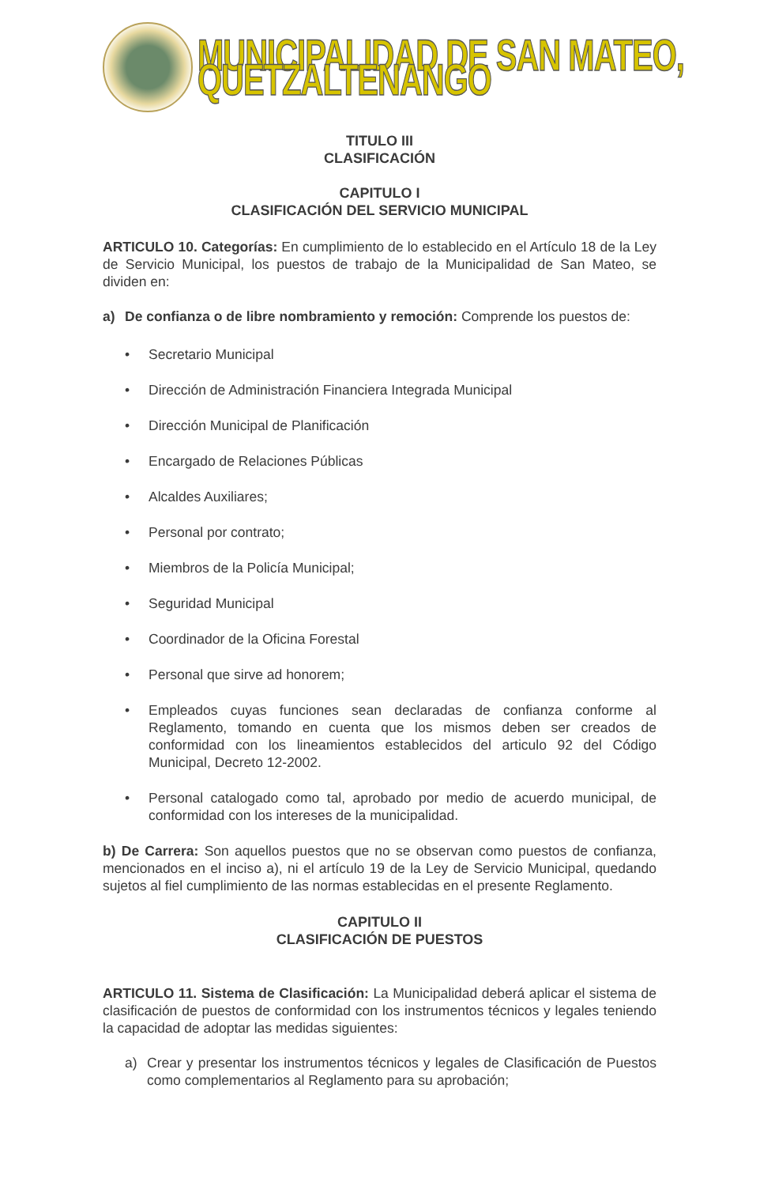MUNICIPALIDAD DE SAN MATEO, QUETZALTENANGO
TITULO III
CLASIFICACIÓN
CAPITULO I
CLASIFICACIÓN DEL SERVICIO MUNICIPAL
ARTICULO 10. Categorías: En cumplimiento de lo establecido en el Artículo 18 de la Ley de Servicio Municipal, los puestos de trabajo de la Municipalidad de San Mateo, se dividen en:
a) De confianza o de libre nombramiento y remoción: Comprende los puestos de:
• Secretario Municipal
• Dirección de Administración Financiera Integrada Municipal
• Dirección Municipal de Planificación
• Encargado de Relaciones Públicas
• Alcaldes Auxiliares;
• Personal por contrato;
• Miembros de la Policía Municipal;
• Seguridad Municipal
• Coordinador de la Oficina Forestal
• Personal que sirve ad honorem;
• Empleados cuyas funciones sean declaradas de confianza conforme al Reglamento, tomando en cuenta que los mismos deben ser creados de conformidad con los lineamientos establecidos del articulo 92 del Código Municipal, Decreto 12-2002.
• Personal catalogado como tal, aprobado por medio de acuerdo municipal, de conformidad con los intereses de la municipalidad.
b) De Carrera: Son aquellos puestos que no se observan como puestos de confianza, mencionados en el inciso a), ni el artículo 19 de la Ley de Servicio Municipal, quedando sujetos al fiel cumplimiento de las normas establecidas en el presente Reglamento.
CAPITULO II
CLASIFICACIÓN DE PUESTOS
ARTICULO 11. Sistema de Clasificación: La Municipalidad deberá aplicar el sistema de clasificación de puestos de conformidad con los instrumentos técnicos y legales teniendo la capacidad de adoptar las medidas siguientes:
a) Crear y presentar los instrumentos técnicos y legales de Clasificación de Puestos como complementarios al Reglamento para su aprobación;